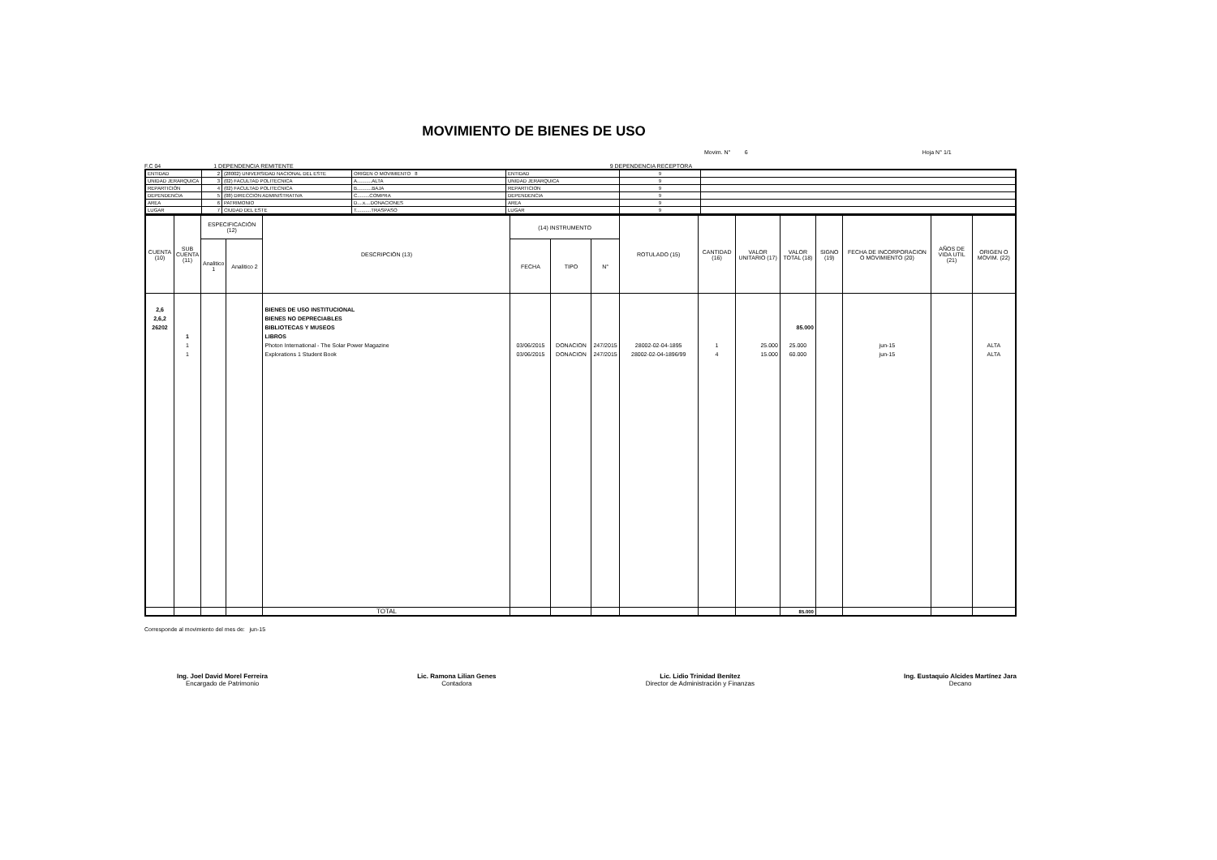MOVIMIENTO DE BIENES DE USO
Movim. N° 6 Hoja N° 1/1
F.C 04 1 DEPENDENCIA REMITENTE 9 DEPENDENCIA RECEPTORA
| ENTIDAD | 2 | (28002) UNIVERSIDAD NACIONAL DEL ESTE | ORIGEN O MOVIMIENTO 8 | ENTIDAD | 9 | |
| UNIDAD JERARQUICA | 3 | (02) FACULTAD POLITECNICA | A...........ALTA | UNIDAD JERARQUICA | 9 | |
| REPARTICIÓN | 4 | (02) FACULTAD POLITECNICA | B...........BAJA | REPARTICION | 9 | |
| DEPENDENCIA | 5 | (08) DIRECCION ADMINISTRATIVA | C.........COMPRA | DEPENDENCIA | 9 | |
| AREA | 6 | PATRIMONIO | D....x....DONACIONES | AREA | 9 | |
| LUGAR | 7 | CIUDAD DEL ESTE | T...........TRASPASO | LUGAR | 9 | |
| CUENTA (10) | SUB CUENTA (11) | ESPECIFICACIÓN (12) | | DESCRIPCIÓN (13) | (14) INSTRUMENTO | | | ROTULADO (15) | CANTIDAD (16) | VALOR UNITARIO (17) | VALOR TOTAL (18) | SIGNO (19) | FECHA DE INCORPORACION O MOVIMIENTO (20) | AÑOS DE VIDA UTIL (21) | ORIGEN O MOVIM. (22) |
| --- | --- | --- | --- | --- | --- | --- | --- | --- | --- | --- | --- | --- | --- | --- | --- |
| | | Analitico 1 | Analitico 2 | | FECHA | TIPO | N° | | | | | | | | |
| 2,6 2,6,2 26202 | 1 1 1 | | | BIENES DE USO INSTITUCIONAL BIENES NO DEPRECIABLES BIBLIOTECAS Y MUSEOS LIBROS Photon International - The Solar Power Magazine Explorations 1 Student Book | 03/06/2015 03/06/2015 | DONACION DONACION | 247/2015 247/2015 | 28002-02-04-1895 28002-02-04-1896/99 | 1 4 | 25.000 15.000 | 85.000 25.000 60.000 | | jun-15 jun-15 | | ALTA ALTA |
| | | | | TOTAL | | | | | | | 85.000 | | | | |
Corresponde al movimiento del mes de: jun-15
Ing. Joel David Morel Ferreira
Encargado de Patrimonio
Lic. Ramona Lilian Genes
Contadora
Lic. Lidio Trinidad Benítez
Director de Administración y Finanzas
Ing. Eustaquio Alcides Martínez Jara
Decano